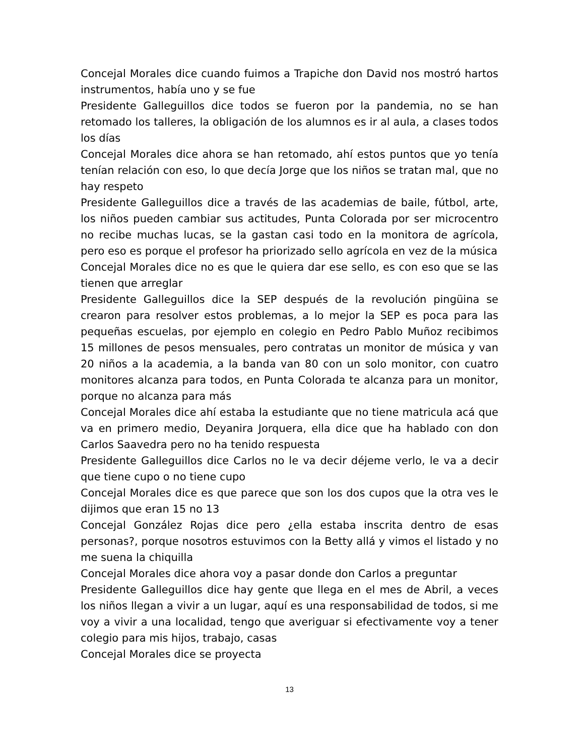Concejal Morales dice cuando fuimos a Trapiche don David nos mostró hartos instrumentos, había uno y se fue
Presidente Galleguillos dice todos se fueron por la pandemia, no se han retomado los talleres, la obligación de los alumnos es ir al aula, a clases todos los días
Concejal Morales dice ahora se han retomado, ahí estos puntos que yo tenía tenían relación con eso, lo que decía Jorge que los niños se tratan mal, que no hay respeto
Presidente Galleguillos dice a través de las academias de baile, fútbol, arte, los niños pueden cambiar sus actitudes, Punta Colorada por ser microcentro no recibe muchas lucas, se la gastan casi todo en la monitora de agrícola, pero eso es porque el profesor ha priorizado sello agrícola en vez de la música
Concejal Morales dice no es que le quiera dar ese sello, es con eso que se las tienen que arreglar
Presidente Galleguillos dice la SEP después de la revolución pingüina se crearon para resolver estos problemas, a lo mejor la SEP es poca para las pequeñas escuelas, por ejemplo en colegio en Pedro Pablo Muñoz recibimos 15 millones de pesos mensuales, pero contratas un monitor de música y van 20 niños a la academia, a la banda van 80 con un solo monitor, con cuatro monitores alcanza para todos, en Punta Colorada te alcanza para un monitor, porque no alcanza para más
Concejal Morales dice ahí estaba la estudiante que no tiene matricula acá que va en primero medio, Deyanira Jorquera, ella dice que ha hablado con don Carlos Saavedra pero no ha tenido respuesta
Presidente Galleguillos dice Carlos no le va decir déjeme verlo, le va a decir que tiene cupo o no tiene cupo
Concejal Morales dice es que parece que son los dos cupos que la otra ves le dijimos que eran 15 no 13
Concejal González Rojas dice pero ¿ella estaba inscrita dentro de esas personas?, porque nosotros estuvimos con la Betty allá y vimos el listado y no me suena la chiquilla
Concejal Morales dice ahora voy a pasar donde don Carlos a preguntar
Presidente Galleguillos dice hay gente que llega en el mes de Abril, a veces los niños llegan a vivir a un lugar, aquí es una responsabilidad de todos, si me voy a vivir a una localidad, tengo que averiguar si efectivamente voy a tener colegio para mis hijos, trabajo, casas
Concejal Morales dice se proyecta
13